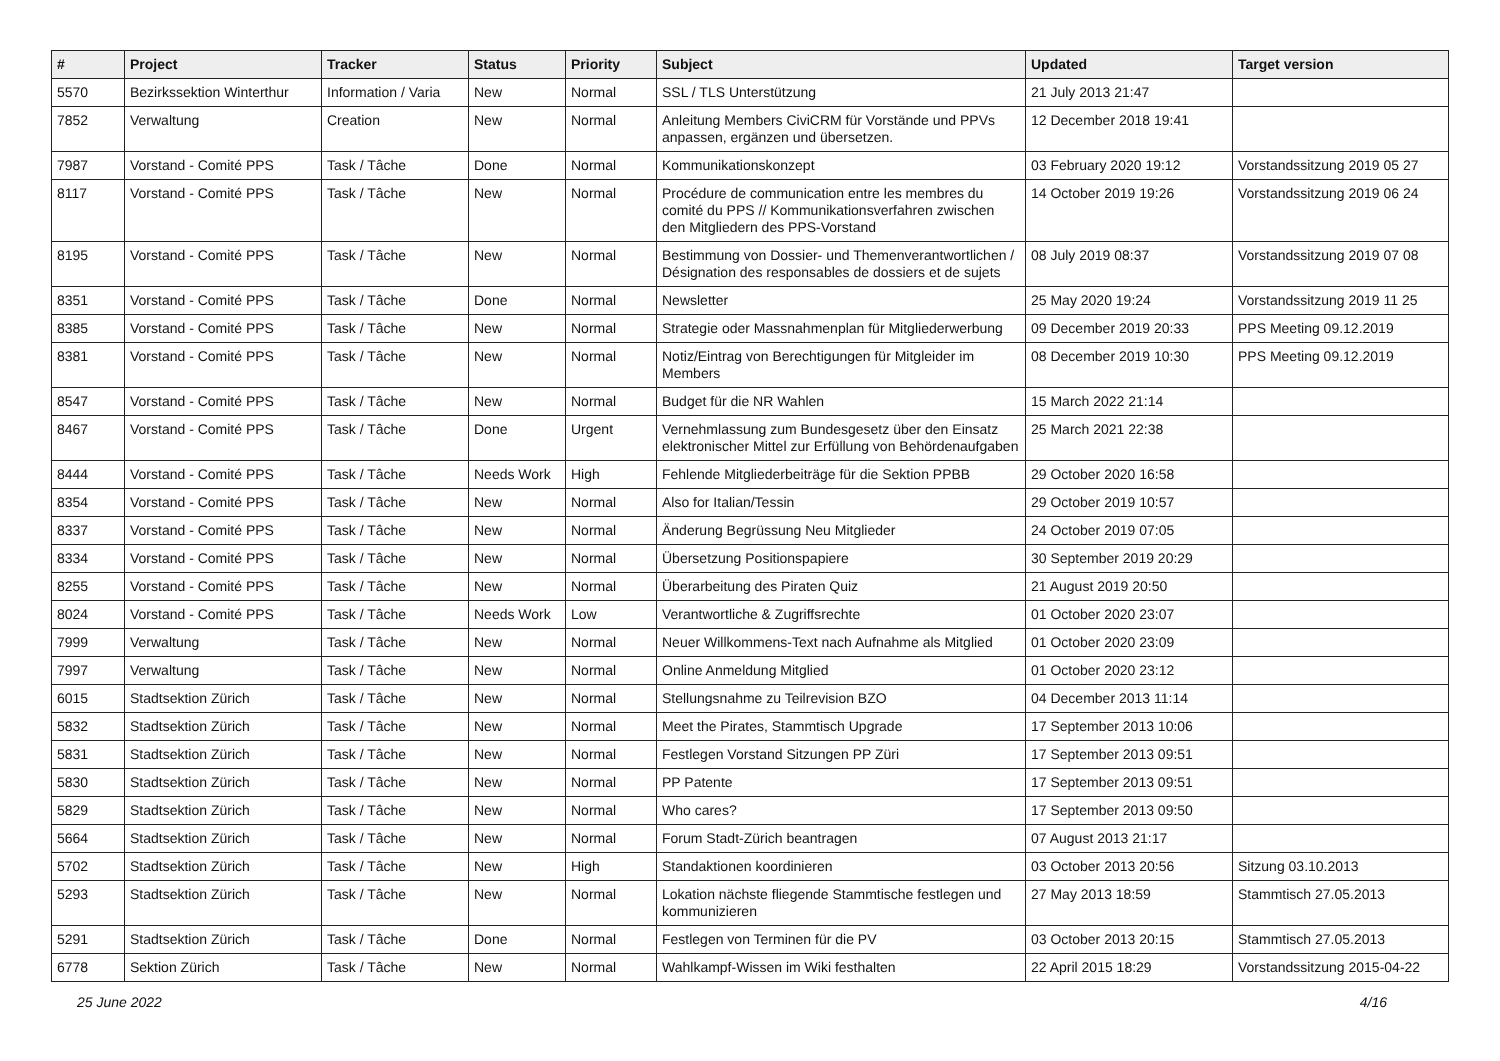| # | Project | Tracker | Status | Priority | Subject | Updated | Target version |
| --- | --- | --- | --- | --- | --- | --- | --- |
| 5570 | Bezirkssektion Winterthur | Information / Varia | New | Normal | SSL / TLS Unterstützung | 21 July 2013 21:47 | |
| 7852 | Verwaltung | Creation | New | Normal | Anleitung Members CiviCRM für Vorstände und PPVs anpassen, ergänzen und übersetzen. | 12 December 2018 19:41 | |
| 7987 | Vorstand - Comité PPS | Task / Tâche | Done | Normal | Kommunikationskonzept | 03 February 2020 19:12 | Vorstandssitzung 2019 05 27 |
| 8117 | Vorstand - Comité PPS | Task / Tâche | New | Normal | Procédure de communication entre les membres du comité du PPS // Kommunikationsverfahren zwischen den Mitgliedern des PPS-Vorstand | 14 October 2019 19:26 | Vorstandssitzung 2019 06 24 |
| 8195 | Vorstand - Comité PPS | Task / Tâche | New | Normal | Bestimmung von Dossier- und Themenverantwortlichen / Désignation des responsables de dossiers et de sujets | 08 July 2019 08:37 | Vorstandssitzung 2019 07 08 |
| 8351 | Vorstand - Comité PPS | Task / Tâche | Done | Normal | Newsletter | 25 May 2020 19:24 | Vorstandssitzung 2019 11 25 |
| 8385 | Vorstand - Comité PPS | Task / Tâche | New | Normal | Strategie oder Massnahmenplan für Mitgliederwerbung | 09 December 2019 20:33 | PPS Meeting 09.12.2019 |
| 8381 | Vorstand - Comité PPS | Task / Tâche | New | Normal | Notiz/Eintrag von Berechtigungen für Mitgleider im Members | 08 December 2019 10:30 | PPS Meeting 09.12.2019 |
| 8547 | Vorstand - Comité PPS | Task / Tâche | New | Normal | Budget für die NR Wahlen | 15 March 2022 21:14 | |
| 8467 | Vorstand - Comité PPS | Task / Tâche | Done | Urgent | Vernehmlassung zum Bundesgesetz über den Einsatz elektronischer Mittel zur Erfüllung von Behördenaufgaben | 25 March 2021 22:38 | |
| 8444 | Vorstand - Comité PPS | Task / Tâche | Needs Work | High | Fehlende Mitgliederbeiträge für die Sektion PPBB | 29 October 2020 16:58 | |
| 8354 | Vorstand - Comité PPS | Task / Tâche | New | Normal | Also for Italian/Tessin | 29 October 2019 10:57 | |
| 8337 | Vorstand - Comité PPS | Task / Tâche | New | Normal | Änderung Begrüssung Neu Mitglieder | 24 October 2019 07:05 | |
| 8334 | Vorstand - Comité PPS | Task / Tâche | New | Normal | Übersetzung Positionspapiere | 30 September 2019 20:29 | |
| 8255 | Vorstand - Comité PPS | Task / Tâche | New | Normal | Überarbeitung des Piraten Quiz | 21 August 2019 20:50 | |
| 8024 | Vorstand - Comité PPS | Task / Tâche | Needs Work | Low | Verantwortliche & Zugriffsrechte | 01 October 2020 23:07 | |
| 7999 | Verwaltung | Task / Tâche | New | Normal | Neuer Willkommens-Text nach Aufnahme als Mitglied | 01 October 2020 23:09 | |
| 7997 | Verwaltung | Task / Tâche | New | Normal | Online Anmeldung Mitglied | 01 October 2020 23:12 | |
| 6015 | Stadtsektion Zürich | Task / Tâche | New | Normal | Stellungsnahme zu Teilrevision BZO | 04 December 2013 11:14 | |
| 5832 | Stadtsektion Zürich | Task / Tâche | New | Normal | Meet the Pirates, Stammtisch Upgrade | 17 September 2013 10:06 | |
| 5831 | Stadtsektion Zürich | Task / Tâche | New | Normal | Festlegen Vorstand Sitzungen PP Züri | 17 September 2013 09:51 | |
| 5830 | Stadtsektion Zürich | Task / Tâche | New | Normal | PP Patente | 17 September 2013 09:51 | |
| 5829 | Stadtsektion Zürich | Task / Tâche | New | Normal | Who cares? | 17 September 2013 09:50 | |
| 5664 | Stadtsektion Zürich | Task / Tâche | New | Normal | Forum Stadt-Zürich beantragen | 07 August 2013 21:17 | |
| 5702 | Stadtsektion Zürich | Task / Tâche | New | High | Standaktionen koordinieren | 03 October 2013 20:56 | Sitzung 03.10.2013 |
| 5293 | Stadtsektion Zürich | Task / Tâche | New | Normal | Lokation nächste fliegende Stammtische festlegen und kommunizieren | 27 May 2013 18:59 | Stammtisch 27.05.2013 |
| 5291 | Stadtsektion Zürich | Task / Tâche | Done | Normal | Festlegen von Terminen für die PV | 03 October 2013 20:15 | Stammtisch 27.05.2013 |
| 6778 | Sektion Zürich | Task / Tâche | New | Normal | Wahlkampf-Wissen im Wiki festhalten | 22 April 2015 18:29 | Vorstandssitzung 2015-04-22 |
25 June 2022 4/16